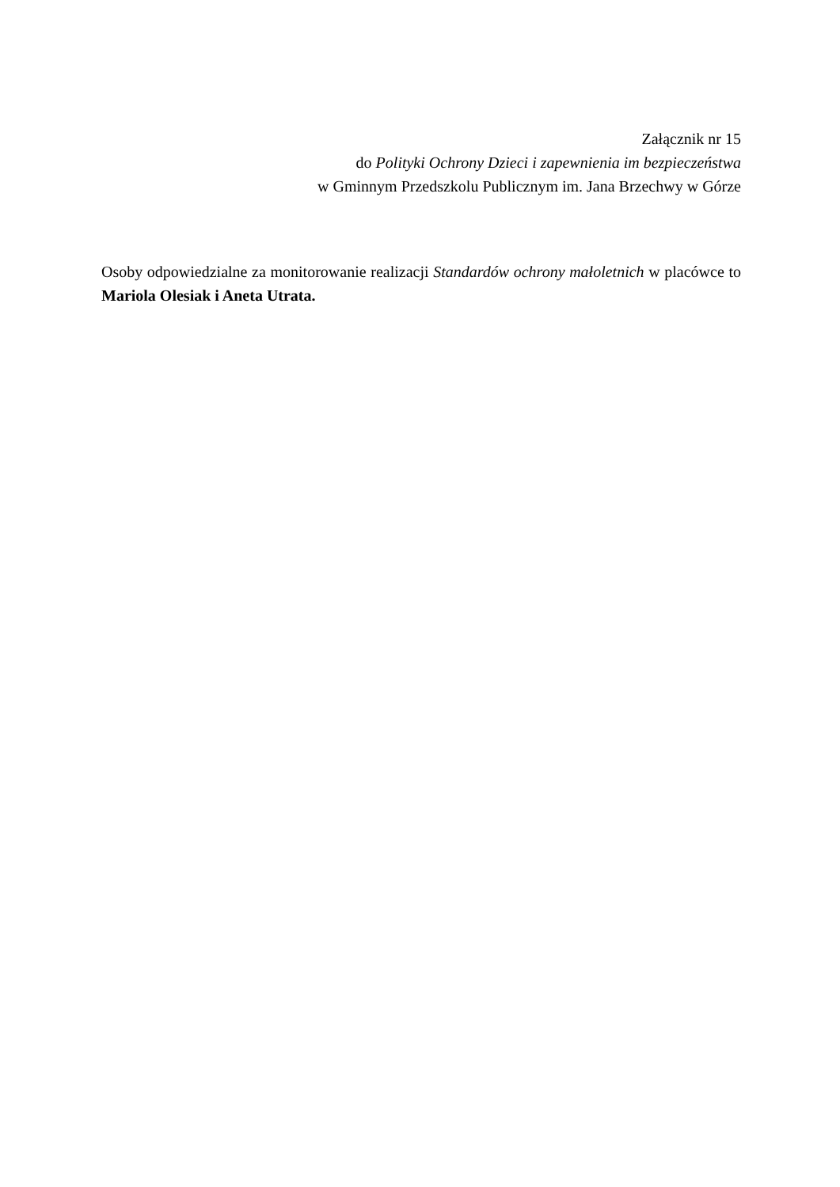Załącznik nr 15
do Polityki Ochrony Dzieci i zapewnienia im bezpieczeństwa
w Gminnym Przedszkolu Publicznym im. Jana Brzechwy w Górze
Osoby odpowiedzialne za monitorowanie realizacji Standardów ochrony małoletnich w placówce to Mariola Olesiak i Aneta Utrata.